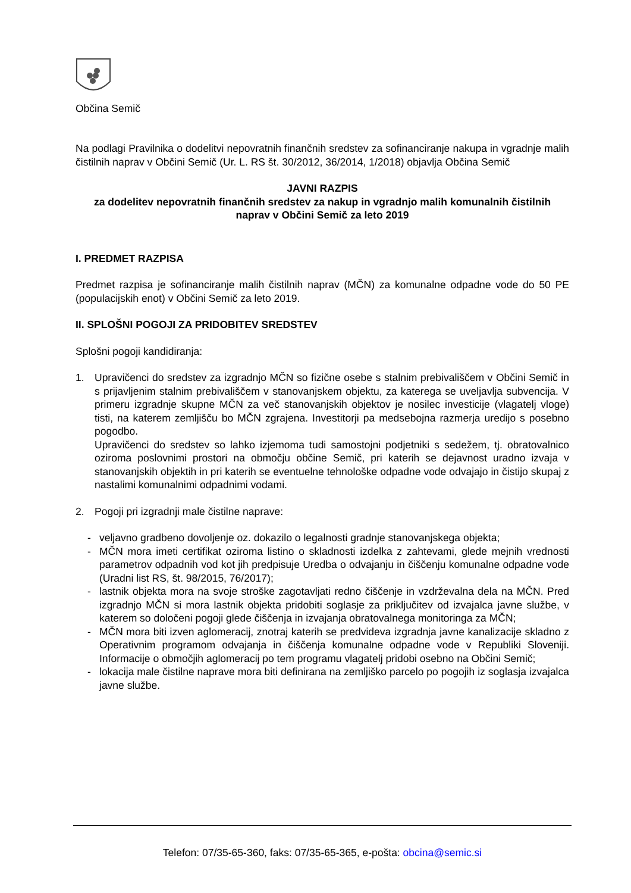Občina Semič
Na podlagi Pravilnika o dodelitvi nepovratnih finančnih sredstev za sofinanciranje nakupa in vgradnje malih čistilnih naprav v Občini Semič (Ur. L. RS št. 30/2012, 36/2014, 1/2018) objavlja Občina Semič
JAVNI RAZPIS
za dodelitev nepovratnih finančnih sredstev za nakup in vgradnjo malih komunalnih čistilnih naprav v Občini Semič za leto 2019
I. PREDMET RAZPISA
Predmet razpisa je sofinanciranje malih čistilnih naprav (MČN) za komunalne odpadne vode do 50 PE (populacijskih enot) v Občini Semič za leto 2019.
II. SPLOŠNI POGOJI ZA PRIDOBITEV SREDSTEV
Splošni pogoji kandidiranja:
1. Upravičenci do sredstev za izgradnjo MČN so fizične osebe s stalnim prebivališčem v Občini Semič in s prijavljenim stalnim prebivališčem v stanovanjskem objektu, za katerega se uveljavlja subvencija. V primeru izgradnje skupne MČN za več stanovanjskih objektov je nosilec investicije (vlagatelj vloge) tisti, na katerem zemljišču bo MČN zgrajena. Investitorji pa medsebojna razmerja uredijo s posebno pogodbo.
Upravičenci do sredstev so lahko izjemoma tudi samostojni podjetniki s sedežem, tj. obratovalnico oziroma poslovnimi prostori na območju občine Semič, pri katerih se dejavnost uradno izvaja v stanovanjskih objektih in pri katerih se eventuelne tehnološke odpadne vode odvajajo in čistijo skupaj z nastalimi komunalnimi odpadnimi vodami.
2. Pogoji pri izgradnji male čistilne naprave:
- veljavno gradbeno dovoljenje oz. dokazilo o legalnosti gradnje stanovanjskega objekta;
- MČN mora imeti certifikat oziroma listino o skladnosti izdelka z zahtevami, glede mejnih vrednosti parametrov odpadnih vod kot jih predpisuje Uredba o odvajanju in čiščenju komunalne odpadne vode (Uradni list RS, št. 98/2015, 76/2017);
- lastnik objekta mora na svoje stroške zagotavljati redno čiščenje in vzdrževalna dela na MČN. Pred izgradnjo MČN si mora lastnik objekta pridobiti soglasje za priključitev od izvajalca javne službe, v katerem so določeni pogoji glede čiščenja in izvajanja obratovalnega monitoringa za MČN;
- MČN mora biti izven aglomeracij, znotraj katerih se predvideva izgradnja javne kanalizacije skladno z Operativnim programom odvajanja in čiščenja komunalne odpadne vode v Republiki Sloveniji. Informacije o območjih aglomeracij po tem programu vlagatelj pridobi osebno na Občini Semič;
- lokacija male čistilne naprave mora biti definirana na zemljiško parcelo po pogojih iz soglasja izvajalca javne službe.
Telefon: 07/35-65-360, faks: 07/35-65-365, e-pošta: obcina@semic.si